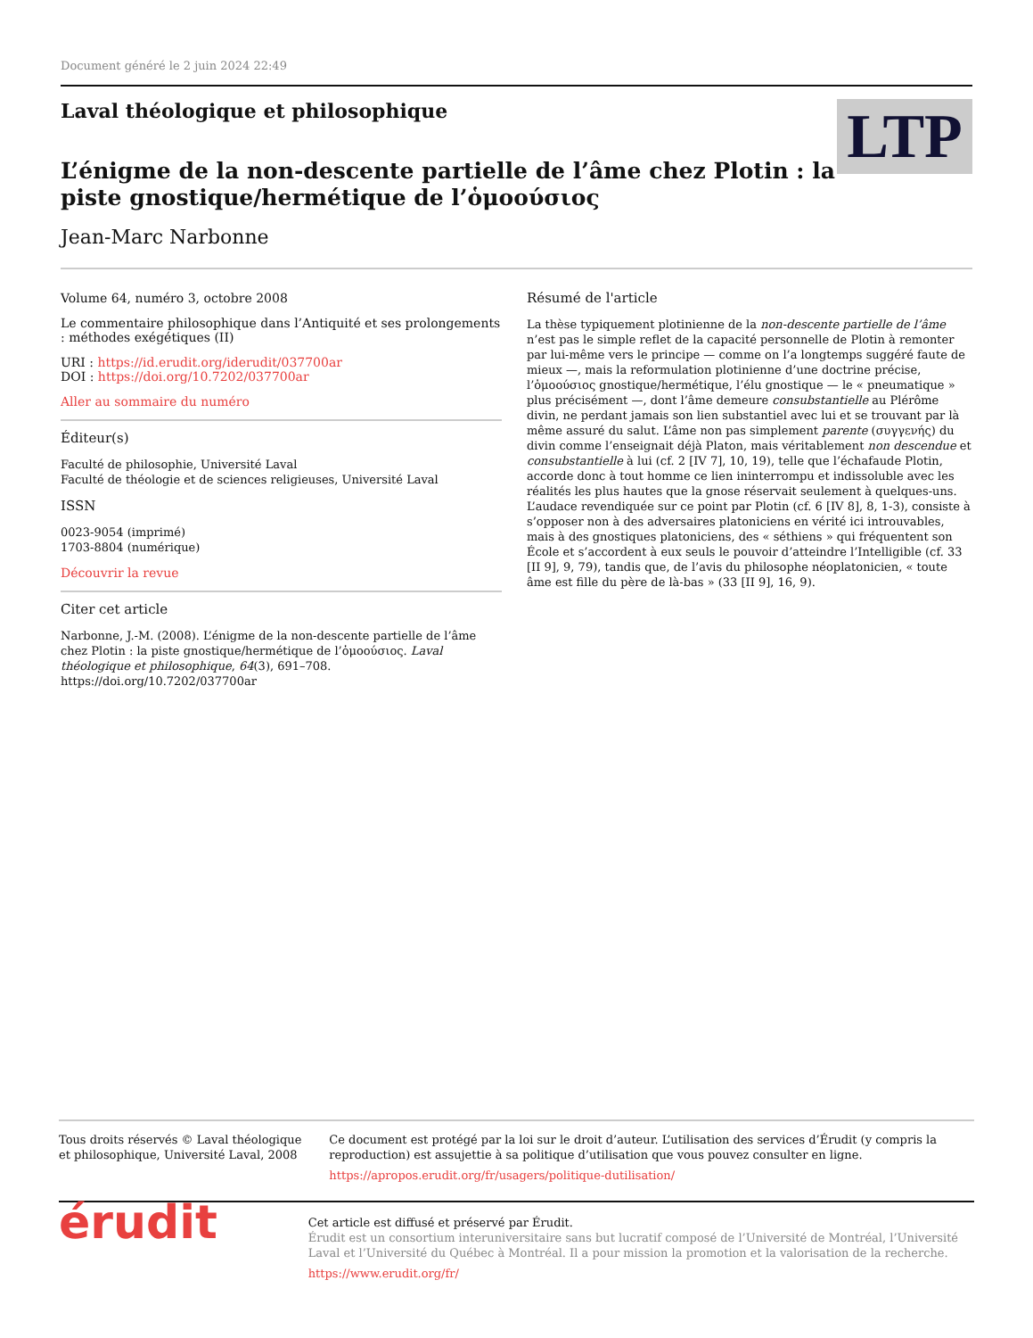Document généré le 2 juin 2024 22:49
Laval théologique et philosophique
L’énigme de la non-descente partielle de l’âme chez Plotin : la piste gnostique/hermétique de l’ὁμοούσιος
Jean-Marc Narbonne
LTP
Volume 64, numéro 3, octobre 2008
Le commentaire philosophique dans l’Antiquité et ses prolongements : méthodes exégétiques (II)
URI : https://id.erudit.org/iderudit/037700ar
DOI : https://doi.org/10.7202/037700ar
Aller au sommaire du numéro
Éditeur(s)
Faculté de philosophie, Université Laval
Faculté de théologie et de sciences religieuses, Université Laval
ISSN
0023-9054 (imprimé)
1703-8804 (numérique)
Découvrir la revue
Citer cet article
Narbonne, J.-M. (2008). L’énigme de la non-descente partielle de l’âme chez Plotin : la piste gnostique/hermétique de l’ὁμοούσιος. Laval théologique et philosophique, 64(3), 691–708. https://doi.org/10.7202/037700ar
Résumé de l'article
La thèse typiquement plotinienne de la non-descente partielle de l’âme n’est pas le simple reflet de la capacité personnelle de Plotin à remonter par lui-même vers le principe — comme on l’a longtemps suggéré faute de mieux —, mais la reformulation plotinienne d’une doctrine précise, l’ὁμοούσιος gnostique/hermétique, l’élu gnostique — le « pneumatique » plus précisément —, dont l’âme demeure consubstantielle au Plérôme divin, ne perdant jamais son lien substantiel avec lui et se trouvant par là même assuré du salut. L’âme non pas simplement parente (συγγενής) du divin comme l’enseignait déjà Platon, mais véritablement non descendue et consubstantielle à lui (cf. 2 [IV 7], 10, 19), telle que l’échafaude Plotin, accorde donc à tout homme ce lien ininterrompu et indissoluble avec les réalités les plus hautes que la gnose réservait seulement à quelques-uns. L’audace revendiquée sur ce point par Plotin (cf. 6 [IV 8], 8, 1-3), consiste à s’opposer non à des adversaires platoniciens en vérité ici introuvables, mais à des gnostiques platoniciens, des « séthiens » qui fréquentent son École et s’accordent à eux seuls le pouvoir d’atteindre l’Intelligible (cf. 33 [II 9], 9, 79), tandis que, de l’avis du philosophe néoplatonicien, « toute âme est fille du père de là-bas » (33 [II 9], 16, 9).
Tous droits réservés © Laval théologique et philosophique, Université Laval, 2008
Ce document est protégé par la loi sur le droit d’auteur. L’utilisation des services d’Érudit (y compris la reproduction) est assujettie à sa politique d’utilisation que vous pouvez consulter en ligne.
https://apropos.erudit.org/fr/usagers/politique-dutilisation/
érudit
Cet article est diffusé et préservé par Érudit.
Érudit est un consortium interuniversitaire sans but lucratif composé de l’Université de Montréal, l’Université Laval et l’Université du Québec à Montréal. Il a pour mission la promotion et la valorisation de la recherche.
https://www.erudit.org/fr/